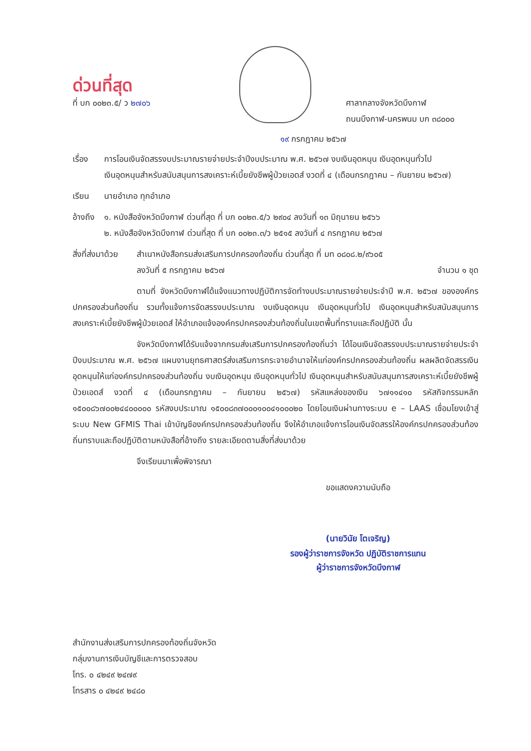ด่วนที่สุด
ที่ บก ๐๐๒๓.๕/ ว ๒๗๐๖ ศาลากลางจังหวัดบึงกาฬ
ถนนบึงกาฬ-นครพนม บก ๓๘๐๐๐
๑๙ กรกฎาคม ๒๕๖๗
เรื่อง การโอนเงินจัดสรรงบประมาณรายจ่ายประจำปีงบประมาณ พ.ศ. ๒๕๖๗ งบเงินอุดหนุน เงินอุดหนุนทั่วไป
เงินอุดหนุนสำหรับสนับสนุนการสงเคราะห์เบี้ยยังชีพผู้ป่วยเอดส์ งวดที่ ๔ (เดือนกรกฎาคม – กันยายน ๒๕๖๗)
เรียน นายอำเภอ ทุกอำเภอ
อ้างถึง ๑. หนังสือจังหวัดบึงกาฬ ด่วนที่สุด ที่ บก ๐๐๒๓.๕/ว ๒๙๐๔ ลงวันที่ ๑๓ มิถุนายน ๒๕๖๖
๒. หนังสือจังหวัดบึงกาฬ ด่วนที่สุด ที่ บก ๐๐๒๓.๓/ว ๒๕๑๕ ลงวันที่ ๔ กรกฎาคม ๒๕๖๗
สิ่งที่ส่งมาด้วย สำเนาหนังสือกรมส่งเสริมการปกครองท้องถิ่น ด่วนที่สุด ที่ มท ๐๘๐๘.๒/๙๖๐๕
ลงวันที่ ๕ กรกฎาคม ๒๕๖๗ จำนวน ๑ ชุด
ตามที่ จังหวัดบึงกาฬได้แจ้งแนวทางปฏิบัติการจัดทำงบประมาณรายจ่ายประจำปี พ.ศ. ๒๕๖๗ ขององค์กรปกครองส่วนท้องถิ่น รวมทั้งแจ้งการจัดสรรงบประมาณ งบเงินอุดหนุน เงินอุดหนุนทั่วไป เงินอุดหนุนสำหรับสนับสนุนการสงเคราะห์เบี้ยยังชีพผู้ป่วยเอดส์ ให้อำเภอแจ้งองค์กรปกครองส่วนท้องถิ่นในเขตพื้นที่ทราบและถือปฏิบัติ นั้น
จังหวัดบึงกาฬได้รับแจ้งจากกรมส่งเสริมการปกครองท้องถิ่นว่า ได้โอนเงินจัดสรรงบประมาณรายจ่ายประจำปีงบประมาณ พ.ศ. ๒๕๖๗ แผนงานยุทธศาสตร์ส่งเสริมการกระจายอำนาจให้แก่องค์กรปกครองส่วนท้องถิ่น ผลผลิตจัดสรรเงินอุดหนุนให้แก่องค์กรปกครองส่วนท้องถิ่น งบเงินอุดหนุน เงินอุดหนุนทั่วไป เงินอุดหนุนสำหรับสนับสนุนการสงเคราะห์เบี้ยยังชีพผู้ป่วยเอดส์ งวดที่ ๔ (เดือนกรกฎาคม – กันยายน ๒๕๖๗) รหัสแหล่งของเงิน ๖๗๑๑๔๑๐ รหัสกิจกรรมหลัก ๑๕๐๐๘๖๗๐๐๒๔๔๐๐๐๐๐ รหัสงบประมาณ ๑๕๐๐๘๓๗๐๐๐๑๐๐๔๑๐๐๐๒๐ โดยโอนเงินผ่านทางระบบ e – LAAS เชื่อมโยงเข้าสู่ระบบ New GFMIS Thai เข้าบัญชีองค์กรปกครองส่วนท้องถิ่น จึงให้อำเภอแจ้งการโอนเงินจัดสรรให้องค์กรปกครองส่วนท้องถิ่นทราบและถือปฏิบัติตามหนังสือที่อ้างถึง รายละเอียดตามสิ่งที่ส่งมาด้วย
จึงเรียนมาเพื่อพิจารณา
ขอแสดงความนับถือ
(นายวินัย โตเจริญ)
รองผู้ว่าราชการจังหวัด ปฏิบัติราชการแทน
ผู้ว่าราชการจังหวัดบึงกาฬ
สำนักงานส่งเสริมการปกครองท้องถิ่นจังหวัด
กลุ่มงานการเงินบัญชีและการตรวจสอบ
โทร. ๐ ๔๒๔๙ ๒๔๗๙
โทรสาร ๐ ๔๒๔๙ ๒๔๘๐